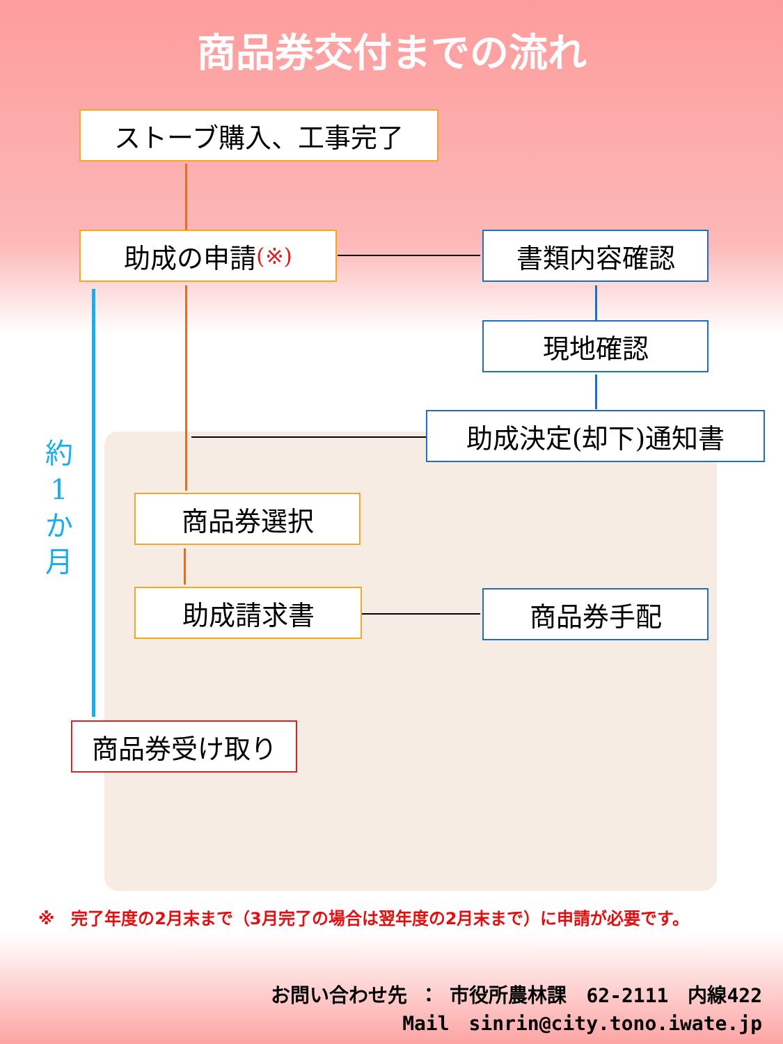商品券交付までの流れ
ストーブ購入、工事完了
助成の申請 (※) 書類内容確認
現地確認
助成決定(却下)通知書
商品券選択
助成請求書 商品券手配
商品券受け取り
約
1
か
月
※　完了年度の2月末まで（3月完了の場合は翌年度の2月末まで）に申請が必要です。
お問い合わせ先 ： 市役所農林課　62-2111　内線422
Mail　sinrin@city.tono.iwate.jp